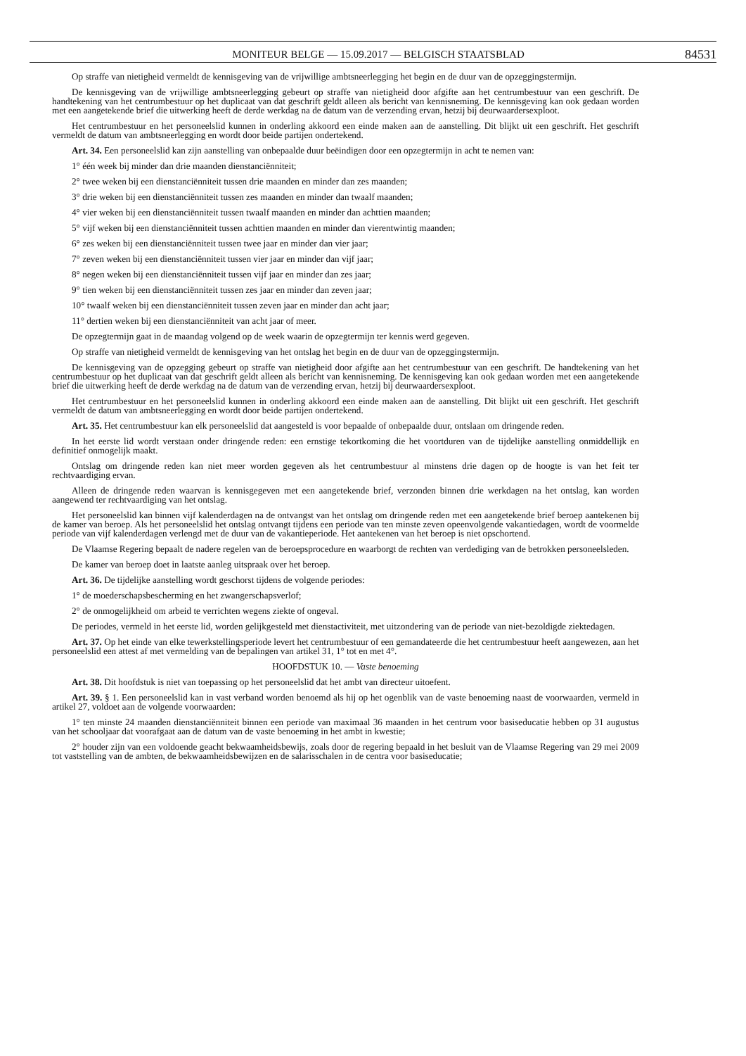MONITEUR BELGE — 15.09.2017 — BELGISCH STAATSBLAD 84531
Op straffe van nietigheid vermeldt de kennisgeving van de vrijwillige ambtsneerlegging het begin en de duur van de opzeggingstermijn.
De kennisgeving van de vrijwillige ambtsneerlegging gebeurt op straffe van nietigheid door afgifte aan het centrumbestuur van een geschrift. De handtekening van het centrumbestuur op het duplicaat van dat geschrift geldt alleen als bericht van kennisneming. De kennisgeving kan ook gedaan worden met een aangetekende brief die uitwerking heeft de derde werkdag na de datum van de verzending ervan, hetzij bij deurwaardersexploot.
Het centrumbestuur en het personeelslid kunnen in onderling akkoord een einde maken aan de aanstelling. Dit blijkt uit een geschrift. Het geschrift vermeldt de datum van ambtsneerlegging en wordt door beide partijen ondertekend.
Art. 34. Een personeelslid kan zijn aanstelling van onbepaalde duur beëindigen door een opzegtermijn in acht te nemen van:
1° één week bij minder dan drie maanden dienstanciënniteit;
2° twee weken bij een dienstanciënniteit tussen drie maanden en minder dan zes maanden;
3° drie weken bij een dienstanciënniteit tussen zes maanden en minder dan twaalf maanden;
4° vier weken bij een dienstanciënniteit tussen twaalf maanden en minder dan achttien maanden;
5° vijf weken bij een dienstanciënniteit tussen achttien maanden en minder dan vierentwintig maanden;
6° zes weken bij een dienstanciënniteit tussen twee jaar en minder dan vier jaar;
7° zeven weken bij een dienstanciënniteit tussen vier jaar en minder dan vijf jaar;
8° negen weken bij een dienstanciënniteit tussen vijf jaar en minder dan zes jaar;
9° tien weken bij een dienstanciënniteit tussen zes jaar en minder dan zeven jaar;
10° twaalf weken bij een dienstanciënniteit tussen zeven jaar en minder dan acht jaar;
11° dertien weken bij een dienstanciënniteit van acht jaar of meer.
De opzegtermijn gaat in de maandag volgend op de week waarin de opzegtermijn ter kennis werd gegeven.
Op straffe van nietigheid vermeldt de kennisgeving van het ontslag het begin en de duur van de opzeggingstermijn.
De kennisgeving van de opzegging gebeurt op straffe van nietigheid door afgifte aan het centrumbestuur van een geschrift. De handtekening van het centrumbestuur op het duplicaat van dat geschrift geldt alleen als bericht van kennisneming. De kennisgeving kan ook gedaan worden met een aangetekende brief die uitwerking heeft de derde werkdag na de datum van de verzending ervan, hetzij bij deurwaardersexploot.
Het centrumbestuur en het personeelslid kunnen in onderling akkoord een einde maken aan de aanstelling. Dit blijkt uit een geschrift. Het geschrift vermeldt de datum van ambtsneerlegging en wordt door beide partijen ondertekend.
Art. 35. Het centrumbestuur kan elk personeelslid dat aangesteld is voor bepaalde of onbepaalde duur, ontslaan om dringende reden.
In het eerste lid wordt verstaan onder dringende reden: een ernstige tekortkoming die het voortduren van de tijdelijke aanstelling onmiddellijk en definitief onmogelijk maakt.
Ontslag om dringende reden kan niet meer worden gegeven als het centrumbestuur al minstens drie dagen op de hoogte is van het feit ter rechtvaardiging ervan.
Alleen de dringende reden waarvan is kennisgegeven met een aangetekende brief, verzonden binnen drie werkdagen na het ontslag, kan worden aangewend ter rechtvaardiging van het ontslag.
Het personeelslid kan binnen vijf kalenderdagen na de ontvangst van het ontslag om dringende reden met een aangetekende brief beroep aantekenen bij de kamer van beroep. Als het personeelslid het ontslag ontvangt tijdens een periode van ten minste zeven opeenvolgende vakantiedagen, wordt de voormelde periode van vijf kalenderdagen verlengd met de duur van de vakantieperiode. Het aantekenen van het beroep is niet opschortend.
De Vlaamse Regering bepaalt de nadere regelen van de beroepsprocedure en waarborgt de rechten van verdediging van de betrokken personeelsleden.
De kamer van beroep doet in laatste aanleg uitspraak over het beroep.
Art. 36. De tijdelijke aanstelling wordt geschorst tijdens de volgende periodes:
1° de moederschapsbescherming en het zwangerschapsverlof;
2° de onmogelijkheid om arbeid te verrichten wegens ziekte of ongeval.
De periodes, vermeld in het eerste lid, worden gelijkgesteld met dienstactiviteit, met uitzondering van de periode van niet-bezoldigde ziektedagen.
Art. 37. Op het einde van elke tewerkstellingsperiode levert het centrumbestuur of een gemandateerde die het centrumbestuur heeft aangewezen, aan het personeelslid een attest af met vermelding van de bepalingen van artikel 31, 1° tot en met 4°.
HOOFDSTUK 10. — Vaste benoeming
Art. 38. Dit hoofdstuk is niet van toepassing op het personeelslid dat het ambt van directeur uitoefent.
Art. 39. § 1. Een personeelslid kan in vast verband worden benoemd als hij op het ogenblik van de vaste benoeming naast de voorwaarden, vermeld in artikel 27, voldoet aan de volgende voorwaarden:
1° ten minste 24 maanden dienstanciënniteit binnen een periode van maximaal 36 maanden in het centrum voor basiseducatie hebben op 31 augustus van het schooljaar dat voorafgaat aan de datum van de vaste benoeming in het ambt in kwestie;
2° houder zijn van een voldoende geacht bekwaamheidsbewijs, zoals door de regering bepaald in het besluit van de Vlaamse Regering van 29 mei 2009 tot vaststelling van de ambten, de bekwaamheidsbewijzen en de salarisschalen in de centra voor basiseducatie;